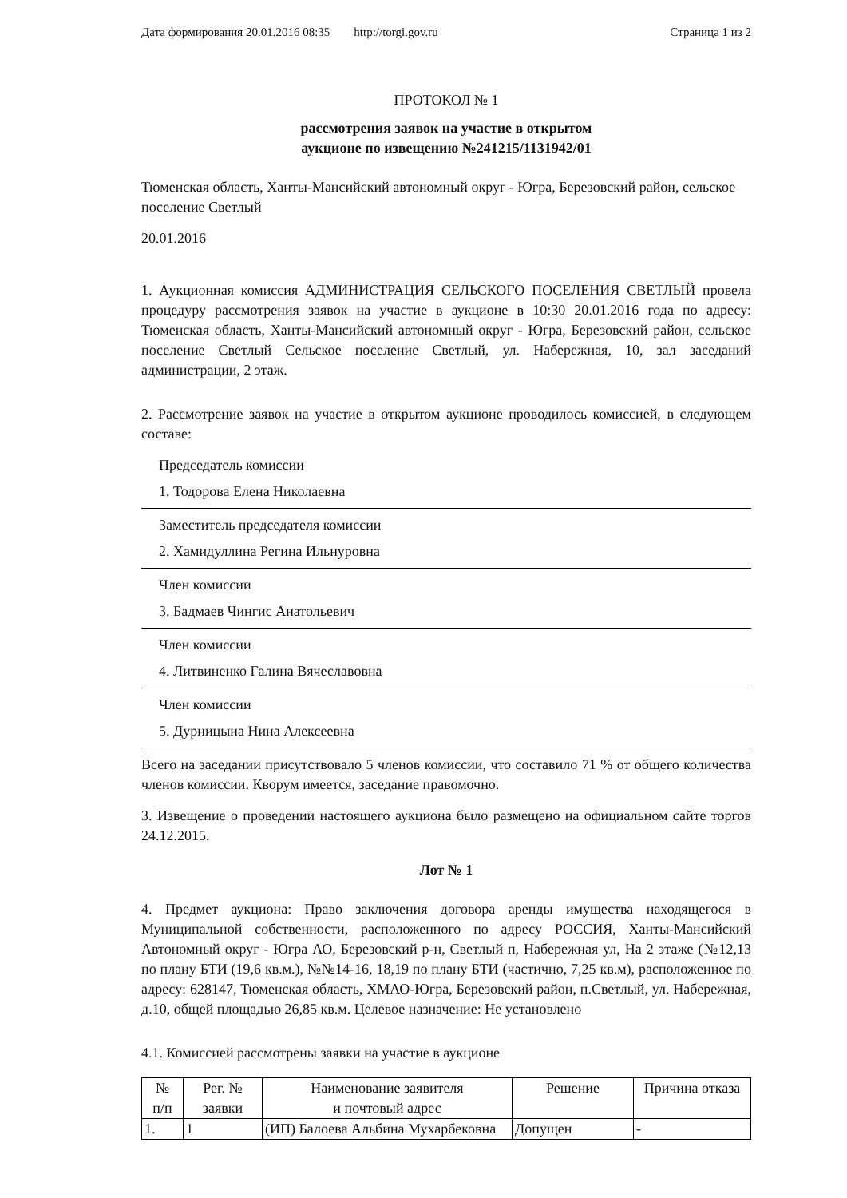Дата формирования 20.01.2016 08:35 http://torgi.gov.ru Страница 1 из 2
ПРОТОКОЛ № 1
рассмотрения заявок на участие в открытом
аукционе по извещению №241215/1131942/01
Тюменская область, Ханты-Мансийский автономный округ - Югра, Березовский район, сельское поселение Светлый
20.01.2016
1. Аукционная комиссия АДМИНИСТРАЦИЯ СЕЛЬСКОГО ПОСЕЛЕНИЯ СВЕТЛЫЙ провела процедуру рассмотрения заявок на участие в аукционе в 10:30 20.01.2016 года по адресу: Тюменская область, Ханты-Мансийский автономный округ - Югра, Березовский район, сельское поселение Светлый Сельское поселение Светлый, ул. Набережная, 10, зал заседаний администрации, 2 этаж.
2. Рассмотрение заявок на участие в открытом аукционе проводилось комиссией, в следующем составе:
Председатель комиссии
1. Тодорова Елена Николаевна
Заместитель председателя комиссии
2. Хамидуллина Регина Ильнуровна
Член комиссии
3. Бадмаев Чингис Анатольевич
Член комиссии
4. Литвиненко Галина Вячеславовна
Член комиссии
5. Дурницына Нина Алексеевна
Всего на заседании присутствовало 5 членов комиссии, что составило 71 % от общего количества членов комиссии. Кворум имеется, заседание правомочно.
3. Извещение о проведении настоящего аукциона было размещено на официальном сайте торгов 24.12.2015.
Лот № 1
4. Предмет аукциона: Право заключения договора аренды имущества находящегося в Муниципальной собственности, расположенного по адресу РОССИЯ, Ханты-Мансийский Автономный округ - Югра АО, Березовский р-н, Светлый п, Набережная ул, На 2 этаже (№12,13 по плану БТИ (19,6 кв.м.), №№14-16, 18,19 по плану БТИ (частично, 7,25 кв.м), расположенное по адресу: 628147, Тюменская область, ХМАО-Югра, Березовский район, п.Светлый, ул. Набережная, д.10, общей площадью 26,85 кв.м. Целевое назначение: Не установлено
4.1. Комиссией рассмотрены заявки на участие в аукционе
| № п/п | Рег. № заявки | Наименование заявителя и почтовый адрес | Решение | Причина отказа |
| --- | --- | --- | --- | --- |
| 1. | 1 | (ИП) Балоева Альбина Мухарбековна | Допущен | - |